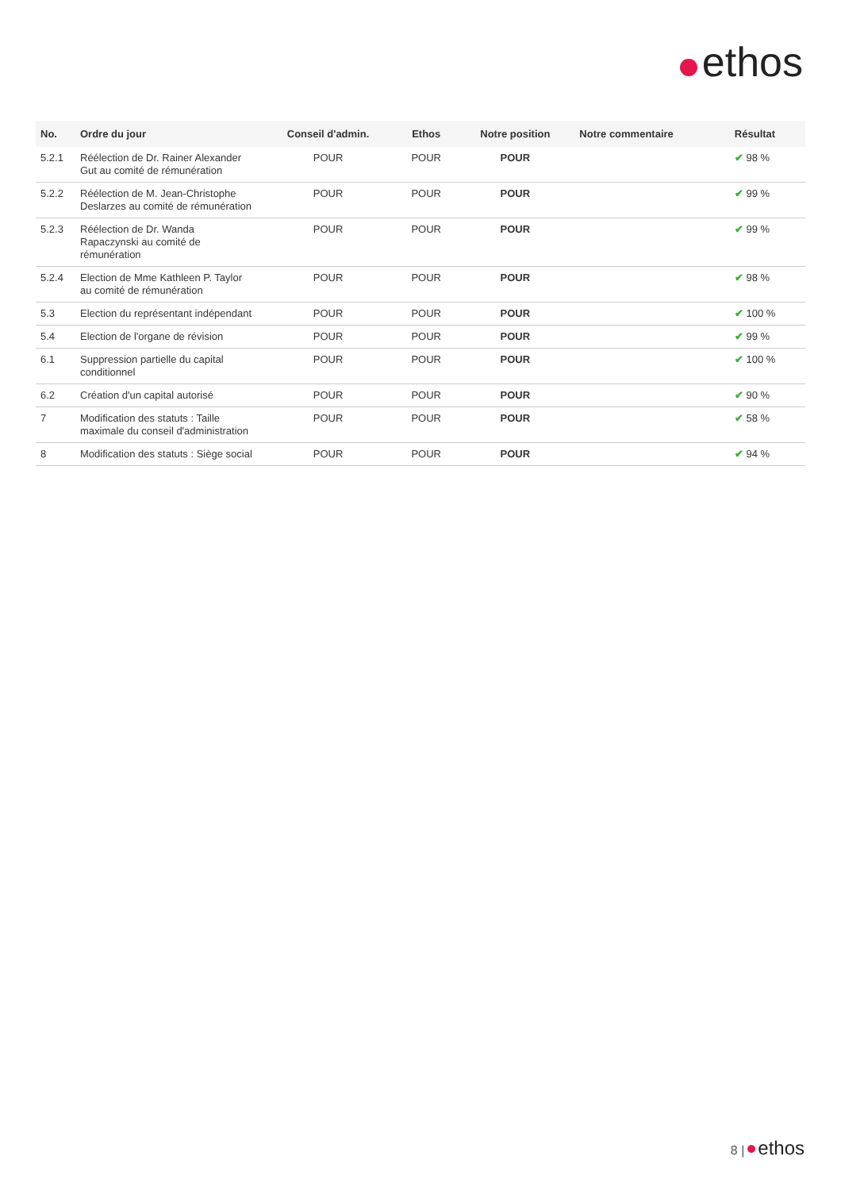ethos
| No. | Ordre du jour | Conseil d'admin. | Ethos | Notre position | Notre commentaire | Résultat |
| --- | --- | --- | --- | --- | --- | --- |
| 5.2.1 | Réélection de Dr. Rainer Alexander Gut au comité de rémunération | POUR | POUR | POUR | | ✔ 98 % |
| 5.2.2 | Réélection de M. Jean-Christophe Deslarzes au comité de rémunération | POUR | POUR | POUR | | ✔ 99 % |
| 5.2.3 | Réélection de Dr. Wanda Rapaczynski au comité de rémunération | POUR | POUR | POUR | | ✔ 99 % |
| 5.2.4 | Election de Mme Kathleen P. Taylor au comité de rémunération | POUR | POUR | POUR | | ✔ 98 % |
| 5.3 | Election du représentant indépendant | POUR | POUR | POUR | | ✔ 100 % |
| 5.4 | Election de l'organe de révision | POUR | POUR | POUR | | ✔ 99 % |
| 6.1 | Suppression partielle du capital conditionnel | POUR | POUR | POUR | | ✔ 100 % |
| 6.2 | Création d'un capital autorisé | POUR | POUR | POUR | | ✔ 90 % |
| 7 | Modification des statuts : Taille maximale du conseil d'administration | POUR | POUR | POUR | | ✔ 58 % |
| 8 | Modification des statuts : Siège social | POUR | POUR | POUR | | ✔ 94 % |
8 | ethos